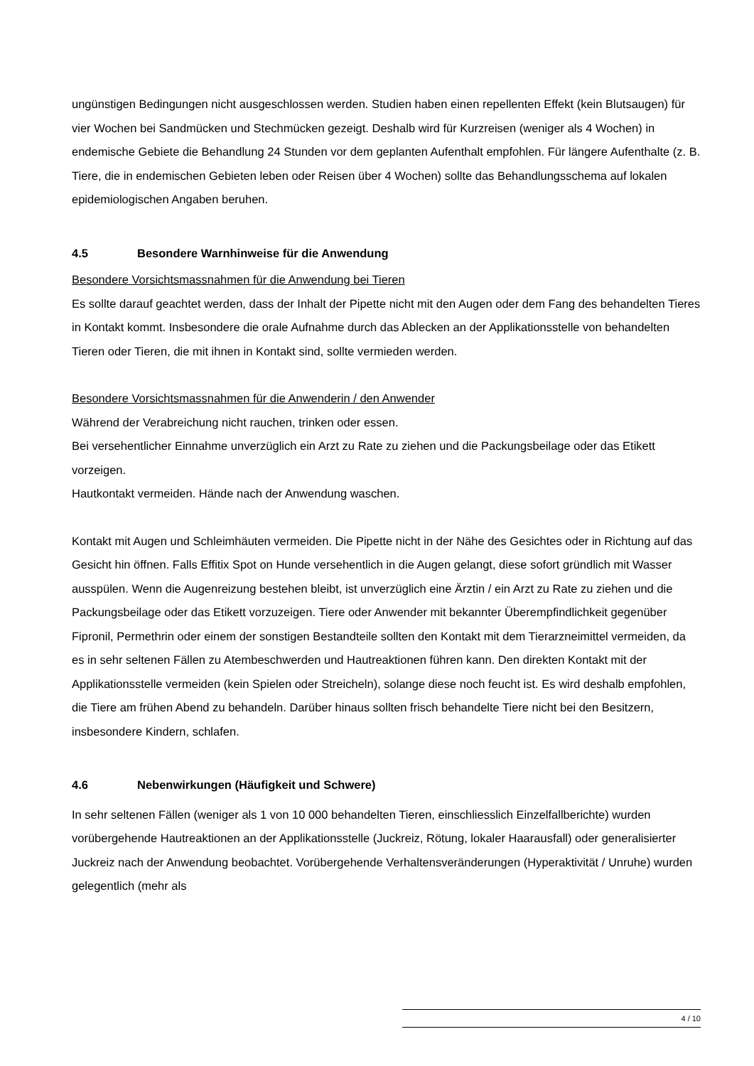ungünstigen Bedingungen nicht ausgeschlossen werden. Studien haben einen repellenten Effekt (kein Blutsaugen) für vier Wochen bei Sandmücken und Stechmücken gezeigt. Deshalb wird für Kurzreisen (weniger als 4 Wochen) in endemische Gebiete die Behandlung 24 Stunden vor dem geplanten Aufenthalt empfohlen. Für längere Aufenthalte (z. B. Tiere, die in endemischen Gebieten leben oder Reisen über 4 Wochen) sollte das Behandlungsschema auf lokalen epidemiologischen Angaben beruhen.
4.5 Besondere Warnhinweise für die Anwendung
Besondere Vorsichtsmassnahmen für die Anwendung bei Tieren
Es sollte darauf geachtet werden, dass der Inhalt der Pipette nicht mit den Augen oder dem Fang des behandelten Tieres in Kontakt kommt. Insbesondere die orale Aufnahme durch das Ablecken an der Applikationsstelle von behandelten Tieren oder Tieren, die mit ihnen in Kontakt sind, sollte vermieden werden.
Besondere Vorsichtsmassnahmen für die Anwenderin / den Anwender
Während der Verabreichung nicht rauchen, trinken oder essen.
Bei versehentlicher Einnahme unverzüglich ein Arzt zu Rate zu ziehen und die Packungsbeilage oder das Etikett vorzeigen.
Hautkontakt vermeiden. Hände nach der Anwendung waschen.
Kontakt mit Augen und Schleimhäuten vermeiden. Die Pipette nicht in der Nähe des Gesichtes oder in Richtung auf das Gesicht hin öffnen. Falls Effitix Spot on Hunde versehentlich in die Augen gelangt, diese sofort gründlich mit Wasser ausspülen. Wenn die Augenreizung bestehen bleibt, ist unverzüglich eine Ärztin / ein Arzt zu Rate zu ziehen und die Packungsbeilage oder das Etikett vorzuzeigen. Tiere oder Anwender mit bekannter Überempfindlichkeit gegenüber Fipronil, Permethrin oder einem der sonstigen Bestandteile sollten den Kontakt mit dem Tierarzneimittel vermeiden, da es in sehr seltenen Fällen zu Atembeschwerden und Hautreaktionen führen kann. Den direkten Kontakt mit der Applikationsstelle vermeiden (kein Spielen oder Streicheln), solange diese noch feucht ist. Es wird deshalb empfohlen, die Tiere am frühen Abend zu behandeln. Darüber hinaus sollten frisch behandelte Tiere nicht bei den Besitzern, insbesondere Kindern, schlafen.
4.6 Nebenwirkungen (Häufigkeit und Schwere)
In sehr seltenen Fällen (weniger als 1 von 10 000 behandelten Tieren, einschliesslich Einzelfallberichte) wurden vorübergehende Hautreaktionen an der Applikationsstelle (Juckreiz, Rötung, lokaler Haarausfall) oder generalisierter Juckreiz nach der Anwendung beobachtet. Vorübergehende Verhaltensveränderungen (Hyperaktivität / Unruhe) wurden gelegentlich (mehr als
4 / 10